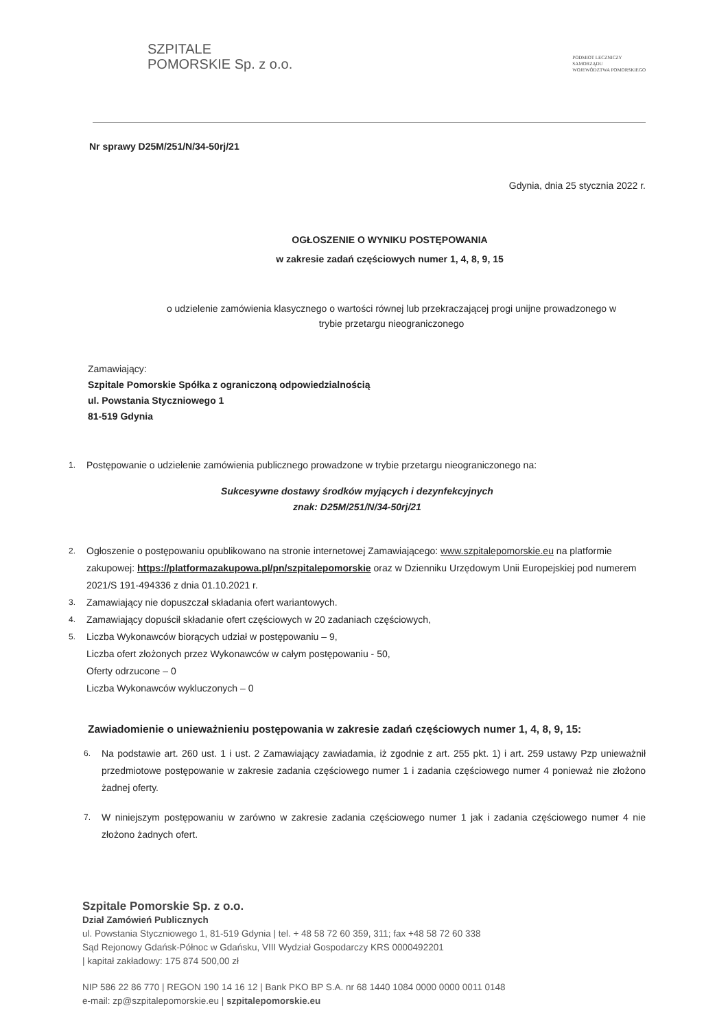SZPITALE
POMORSKIE Sp. z o.o.
PODMIOT LECZNICZY
SAMORZĄDU
WOJEWÓDZTWA POMORSKIEGO
Nr sprawy D25M/251/N/34-50rj/21
Gdynia, dnia 25 stycznia 2022 r.
OGŁOSZENIE O WYNIKU POSTĘPOWANIA
w zakresie zadań częściowych numer 1, 4, 8, 9, 15
o udzielenie zamówienia klasycznego o wartości równej lub przekraczającej progi unijne prowadzonego w
trybie przetargu nieograniczonego
Zamawiający:
Szpitale Pomorskie Spółka z ograniczoną odpowiedzialnością
ul. Powstania Styczniowego 1
81-519 Gdynia
1. Postępowanie o udzielenie zamówienia publicznego prowadzone w trybie przetargu nieograniczonego na:
Sukcesywne dostawy środków myjących i dezynfekcyjnych
znak: D25M/251/N/34-50rj/21
2. Ogłoszenie o postępowaniu opublikowano na stronie internetowej Zamawiającego: www.szpitalepomorskie.eu na platformie zakupowej: https://platformazakupowa.pl/pn/szpitalepomorskie oraz w Dzienniku Urzędowym Unii Europejskiej pod numerem 2021/S 191-494336 z dnia 01.10.2021 r.
3. Zamawiający nie dopuszczał składania ofert wariantowych.
4. Zamawiający dopuścił składanie ofert częściowych w 20 zadaniach częściowych,
5. Liczba Wykonawców biorących udział w postępowaniu – 9,
Liczba ofert złożonych przez Wykonawców w całym postępowaniu - 50,
Oferty odrzucone – 0
Liczba Wykonawców wykluczonych – 0
Zawiadomienie o unieważnieniu postępowania w zakresie zadań częściowych numer 1, 4, 8, 9, 15:
6. Na podstawie art. 260 ust. 1 i ust. 2 Zamawiający zawiadamia, iż zgodnie z art. 255 pkt. 1) i art. 259 ustawy Pzp unieważnił przedmiotowe postępowanie w zakresie zadania częściowego numer 1 i zadania częściowego numer 4 ponieważ nie złożono żadnej oferty.
7. W niniejszym postępowaniu w zarówno w zakresie zadania częściowego numer 1 jak i zadania częściowego numer 4 nie złożono żadnych ofert.
Szpitale Pomorskie Sp. z o.o.
Dział Zamówień Publicznych
ul. Powstania Styczniowego 1, 81-519 Gdynia | tel. + 48 58 72 60 359, 311; fax +48 58 72 60 338
Sąd Rejonowy Gdańsk-Północ w Gdańsku, VIII Wydział Gospodarczy KRS 0000492201
| kapitał zakładowy: 175 874 500,00 zł
NIP 586 22 86 770 | REGON 190 14 16 12 | Bank PKO BP S.A. nr 68 1440 1084 0000 0000 0011 0148
e-mail: zp@szpitalepomorskie.eu | szpitalepomorskie.eu